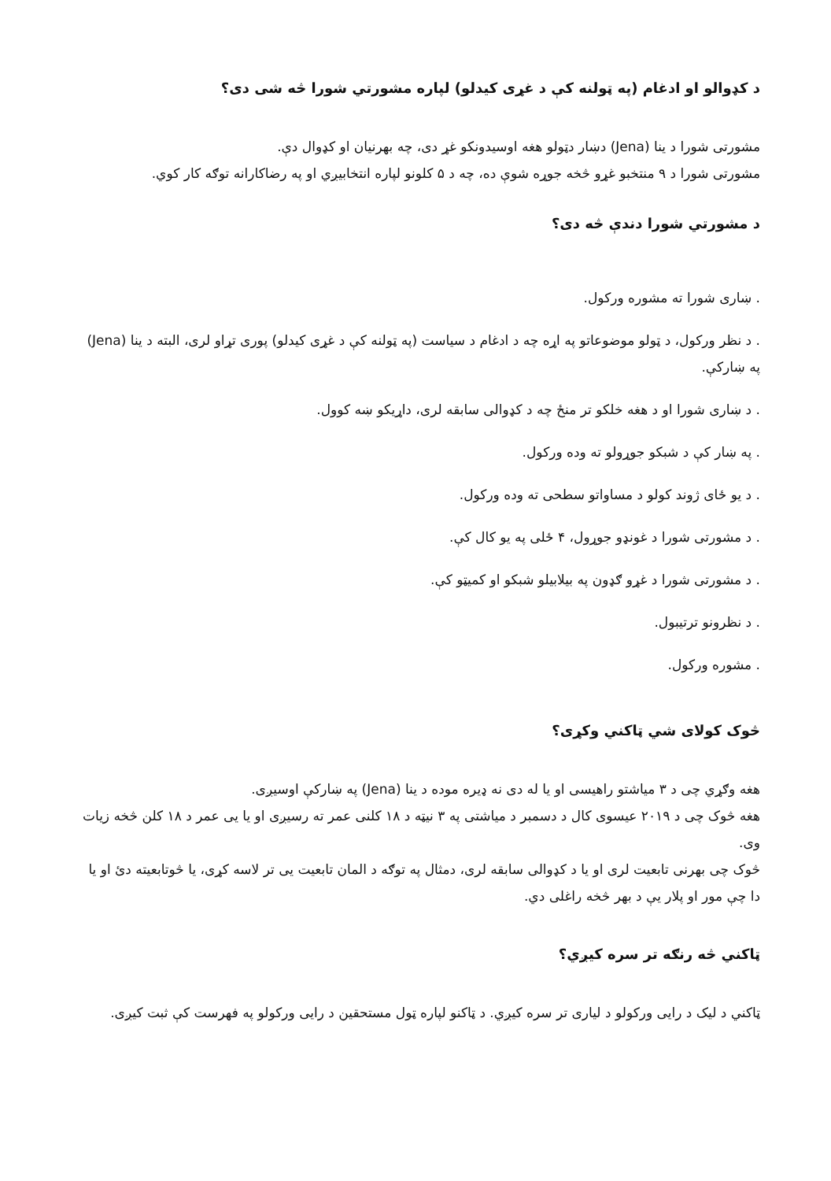د کډوالو او ادغام (په ټولنه کې د غړی کیدلو) لپاره مشورتي شورا څه شی دی؟
مشورتی شورا د ینا (Jena) دښار دټولو هغه اوسیدونکو غړ دی، چه بهرنیان او کډوال دې.
مشورتی شورا د ۹ منتخبو غړو څخه جوړه شوې ده، چه د ۵ کلونو لپاره انتخابیږي او په رضاکارانه توګه کار کوي.
د مشورتي شورا دندې څه دی؟
. ښاری شورا ته مشوره ورکول.
. د نظر ورکول، د ټولو موضوعاتو په اړه چه د ادغام د سیاست (په ټولنه کې د غړی کیدلو) پوری تړاو لری، البته د ینا (Jena) په ښارکې.
. د ښاری شورا او د هغه خلکو تر منځ چه د کډوالی سابقه لری، داړیکو ښه کوول.
. په ښار کې د شبکو جوړولو ته وده ورکول.
. د یو ځای ژوند کولو د مساواتو سطحی ته وده ورکول.
. د مشورتی شورا د غونډو جوړول، ۴ ځلی په یو کال کې.
. د مشورتی شورا د غړو ګډون په بیلابیلو شبکو او کمیټو کې.
. د نظرونو ترتیبول.
. مشوره ورکول.
څوک کولای شي ټاکني وکړی؟
هغه وګړي چی د ۳ میاشتو راهیسی او یا له دی نه ډیره موده د ینا (Jena) په ښارکې اوسیږی.
هغه څوک چی د ۲۰۱۹ عیسوی کال د دسمبر د میاشتی په ۳ نیټه د ۱۸ کلنی عمر ته رسیږی او یا یی عمر د ۱۸ کلن څخه زیات وی.
څوک چی بهرنی تابعیت لری او یا د کډوالی سابقه لری، دمثال په توګه د المان تابعیت یی تر لاسه کړی، یا څوتابعیته دئ او یا دا چې مور او پلار یې د بهر څخه راغلی دي.
ټاکني څه رنګه تر سره کیږي؟
ټاکني د لیک د رایی ورکولو د لیاری تر سره کیږي. د ټاکنو لپاره ټول مستحقین د رایی ورکولو په فهرست کې ثبت کیږی.